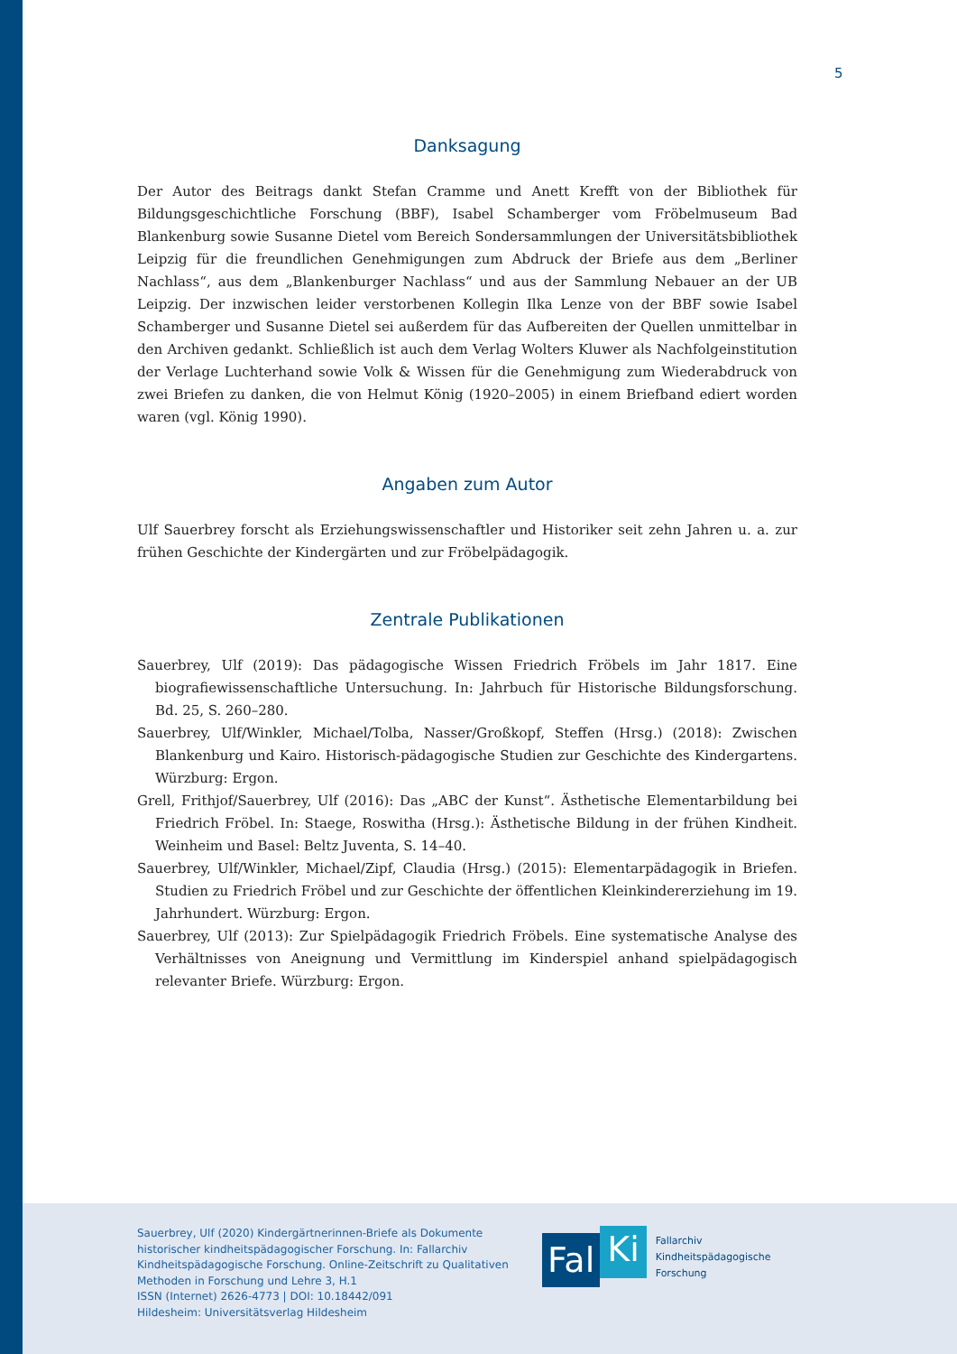5
Danksagung
Der Autor des Beitrags dankt Stefan Cramme und Anett Krefft von der Bibliothek für Bildungsgeschichtliche Forschung (BBF), Isabel Schamberger vom Fröbelmuseum Bad Blankenburg sowie Susanne Dietel vom Bereich Sondersammlungen der Universitätsbibliothek Leipzig für die freundlichen Genehmigungen zum Abdruck der Briefe aus dem „Berliner Nachlass“, aus dem „Blankenburger Nachlass“ und aus der Sammlung Nebauer an der UB Leipzig. Der inzwischen leider verstorbenen Kollegin Ilka Lenze von der BBF sowie Isabel Schamberger und Susanne Dietel sei außerdem für das Aufbereiten der Quellen unmittelbar in den Archiven gedankt. Schließlich ist auch dem Verlag Wolters Kluwer als Nachfolgeinstitution der Verlage Luchterhand sowie Volk & Wissen für die Genehmigung zum Wiederabdruck von zwei Briefen zu danken, die von Helmut König (1920–2005) in einem Briefband ediert worden waren (vgl. König 1990).
Angaben zum Autor
Ulf Sauerbrey forscht als Erziehungswissenschaftler und Historiker seit zehn Jahren u. a. zur frühen Geschichte der Kindergärten und zur Fröbelpädagogik.
Zentrale Publikationen
Sauerbrey, Ulf (2019): Das pädagogische Wissen Friedrich Fröbels im Jahr 1817. Eine biografiewissenschaftliche Untersuchung. In: Jahrbuch für Historische Bildungsforschung. Bd. 25, S. 260–280.
Sauerbrey, Ulf/Winkler, Michael/Tolba, Nasser/Großkopf, Steffen (Hrsg.) (2018): Zwischen Blankenburg und Kairo. Historisch-pädagogische Studien zur Geschichte des Kindergartens. Würzburg: Ergon.
Grell, Frithjof/Sauerbrey, Ulf (2016): Das „ABC der Kunst“. Ästhetische Elementarbildung bei Friedrich Fröbel. In: Staege, Roswitha (Hrsg.): Ästhetische Bildung in der frühen Kindheit. Weinheim und Basel: Beltz Juventa, S. 14–40.
Sauerbrey, Ulf/Winkler, Michael/Zipf, Claudia (Hrsg.) (2015): Elementarpädagogik in Briefen. Studien zu Friedrich Fröbel und zur Geschichte der öffentlichen Kleinkindererziehung im 19. Jahrhundert. Würzburg: Ergon.
Sauerbrey, Ulf (2013): Zur Spielpädagogik Friedrich Fröbels. Eine systematische Analyse des Verhältnisses von Aneignung und Vermittlung im Kinderspiel anhand spielpädagogisch relevanter Briefe. Würzburg: Ergon.
Sauerbrey, Ulf (2020) Kindergärtnerinnen-Briefe als Dokumente
historischer kindheitspädagogischer Forschung. In: Fallarchiv
Kindheitspädagogische Forschung. Online-Zeitschrift zu Qualitativen
Methoden in Forschung und Lehre 3, H.1
ISSN (Internet) 2626-4773 | DOI: 10.18442/091
Hildesheim: Universitätsverlag Hildesheim
Fal Ki
Fallarchiv
Kindheitspädagogische
Forschung